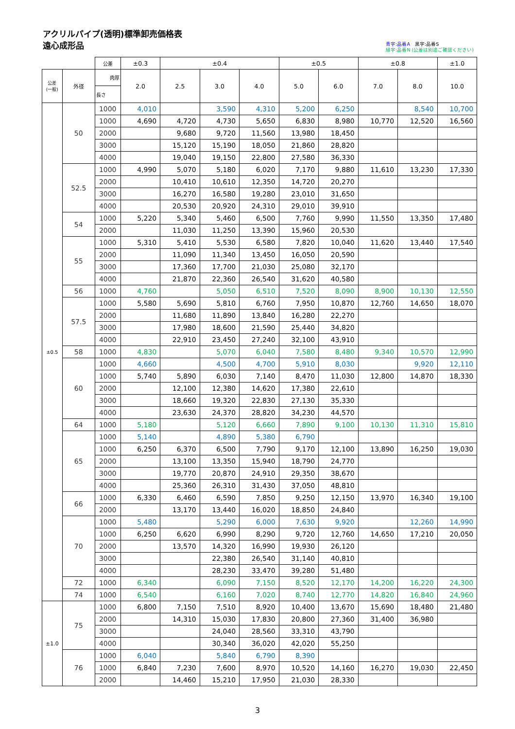アクリルパイプ(透明)標準卸売価格表
遠心成形品
青字:品番A　黒字:品番S
緑字:品番N (公差は別途ご確認ください)
| | | 公差 | ±0.3 | ±0.4 | | | ±0.5 | | ±0.8 | | ±1.0 |
| --- | --- | --- | --- | --- | --- | --- | --- | --- | --- | --- | --- |
| 公差 (一般) | 外径 | 肉厚 | 2.0 | 2.5 | 3.0 | 4.0 | 5.0 | 6.0 | 7.0 | 8.0 | 10.0 |
| | | 長さ | | | | | | | | | |
| ±0.5 | 50 | 1000 | 4,010 | | 3,590 | 4,310 | 5,200 | 6,250 | | 8,540 | 10,700 |
| | | 1000 | 4,690 | 4,720 | 4,730 | 5,650 | 6,830 | 8,980 | 10,770 | 12,520 | 16,560 |
| | | 2000 | | 9,680 | 9,720 | 11,560 | 13,980 | 18,450 | | | |
| | | 3000 | | 15,120 | 15,190 | 18,050 | 21,860 | 28,820 | | | |
| | | 4000 | | 19,040 | 19,150 | 22,800 | 27,580 | 36,330 | | | |
| | 52.5 | 1000 | 4,990 | 5,070 | 5,180 | 6,020 | 7,170 | 9,880 | 11,610 | 13,230 | 17,330 |
| | | 2000 | | 10,410 | 10,610 | 12,350 | 14,720 | 20,270 | | | |
| | | 3000 | | 16,270 | 16,580 | 19,280 | 23,010 | 31,650 | | | |
| | | 4000 | | 20,530 | 20,920 | 24,310 | 29,010 | 39,910 | | | |
| | 54 | 1000 | 5,220 | 5,340 | 5,460 | 6,500 | 7,760 | 9,990 | 11,550 | 13,350 | 17,480 |
| | | 2000 | | 11,030 | 11,250 | 13,390 | 15,960 | 20,530 | | | |
| | 55 | 1000 | 5,310 | 5,410 | 5,530 | 6,580 | 7,820 | 10,040 | 11,620 | 13,440 | 17,540 |
| | | 2000 | | 11,090 | 11,340 | 13,450 | 16,050 | 20,590 | | | |
| | | 3000 | | 17,360 | 17,700 | 21,030 | 25,080 | 32,170 | | | |
| | | 4000 | | 21,870 | 22,360 | 26,540 | 31,620 | 40,580 | | | |
| | 56 | 1000 | 4,760 | | 5,050 | 6,510 | 7,520 | 8,090 | 8,900 | 10,130 | 12,550 |
| | 57.5 | 1000 | 5,580 | 5,690 | 5,810 | 6,760 | 7,950 | 10,870 | 12,760 | 14,650 | 18,070 |
| | | 2000 | | 11,680 | 11,890 | 13,840 | 16,280 | 22,270 | | | |
| | | 3000 | | 17,980 | 18,600 | 21,590 | 25,440 | 34,820 | | | |
| | | 4000 | | 22,910 | 23,450 | 27,240 | 32,100 | 43,910 | | | |
| | 58 | 1000 | 4,830 | | 5,070 | 6,040 | 7,580 | 8,480 | 9,340 | 10,570 | 12,990 |
| | 60 | 1000 | 4,660 | | 4,500 | 4,700 | 5,910 | 8,030 | | 9,920 | 12,110 |
| | | 1000 | 5,740 | 5,890 | 6,030 | 7,140 | 8,470 | 11,030 | 12,800 | 14,870 | 18,330 |
| | | 2000 | | 12,100 | 12,380 | 14,620 | 17,380 | 22,610 | | | |
| | | 3000 | | 18,660 | 19,320 | 22,830 | 27,130 | 35,330 | | | |
| | | 4000 | | 23,630 | 24,370 | 28,820 | 34,230 | 44,570 | | | |
| | 64 | 1000 | 5,180 | | 5,120 | 6,660 | 7,890 | 9,100 | 10,130 | 11,310 | 15,810 |
| | 65 | 1000 | 5,140 | | 4,890 | 5,380 | 6,790 | | | | |
| | | 1000 | 6,250 | 6,370 | 6,500 | 7,790 | 9,170 | 12,100 | 13,890 | 16,250 | 19,030 |
| | | 2000 | | 13,100 | 13,350 | 15,940 | 18,790 | 24,770 | | | |
| | | 3000 | | 19,770 | 20,870 | 24,910 | 29,350 | 38,670 | | | |
| | | 4000 | | 25,360 | 26,310 | 31,430 | 37,050 | 48,810 | | | |
| | 66 | 1000 | 6,330 | 6,460 | 6,590 | 7,850 | 9,250 | 12,150 | 13,970 | 16,340 | 19,100 |
| | | 2000 | | 13,170 | 13,440 | 16,020 | 18,850 | 24,840 | | | |
| | 70 | 1000 | 5,480 | | 5,290 | 6,000 | 7,630 | 9,920 | | 12,260 | 14,990 |
| | | 1000 | 6,250 | 6,620 | 6,990 | 8,290 | 9,720 | 12,760 | 14,650 | 17,210 | 20,050 |
| | | 2000 | | 13,570 | 14,320 | 16,990 | 19,930 | 26,120 | | | |
| | | 3000 | | | 22,380 | 26,540 | 31,140 | 40,810 | | | |
| | | 4000 | | | 28,230 | 33,470 | 39,280 | 51,480 | | | |
| | 72 | 1000 | 6,340 | | 6,090 | 7,150 | 8,520 | 12,170 | 14,200 | 16,220 | 24,300 |
| | 74 | 1000 | 6,540 | | 6,160 | 7,020 | 8,740 | 12,770 | 14,820 | 16,840 | 24,960 |
| ±1.0 | 75 | 1000 | 6,800 | 7,150 | 7,510 | 8,920 | 10,400 | 13,670 | 15,690 | 18,480 | 21,480 |
| | | 2000 | | 14,310 | 15,030 | 17,830 | 20,800 | 27,360 | 31,400 | 36,980 | |
| | | 3000 | | | 24,040 | 28,560 | 33,310 | 43,790 | | | |
| | | 4000 | | | 30,340 | 36,020 | 42,020 | 55,250 | | | |
| | 76 | 1000 | 6,040 | | 5,840 | 6,790 | 8,390 | | | | |
| | | 1000 | 6,840 | 7,230 | 7,600 | 8,970 | 10,520 | 14,160 | 16,270 | 19,030 | 22,450 |
| | | 2000 | | 14,460 | 15,210 | 17,950 | 21,030 | 28,330 | | | |
3